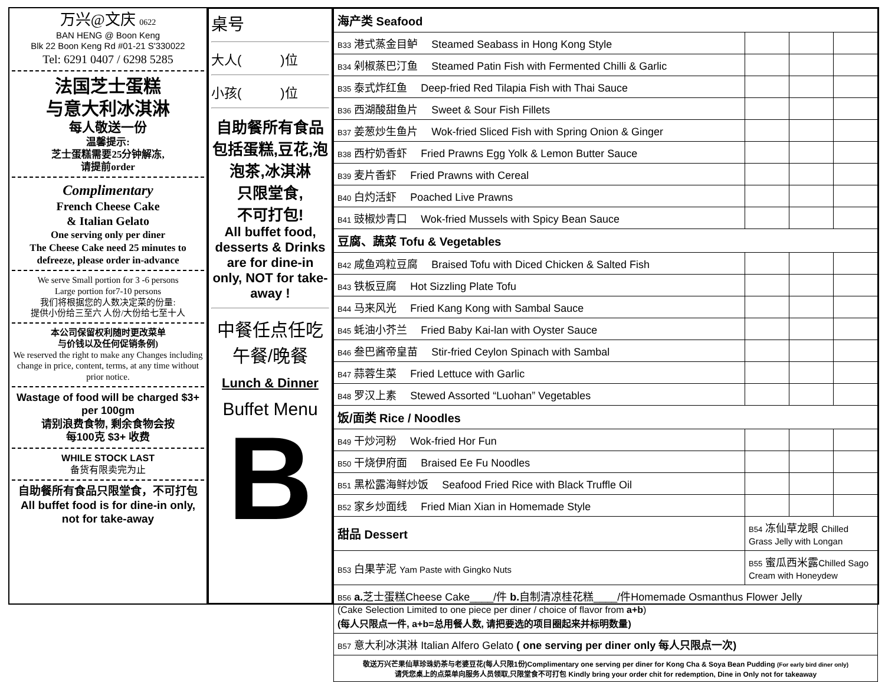万兴@文庆 0622
BAN HENG @ Boon Keng
Blk 22 Boon Keng Rd #01-21 S'330022
Tel: 6291 0407 / 6298 5285
法国芝士蛋糕
与意大利冰淇淋
每人敬送一份
温馨提示:
芝士蛋糕需要25分钟解冻,
请提前order
Complimentary
French Cheese Cake
& Italian Gelato
One serving only per diner
The Cheese Cake need 25 minutes to defreeze, please order in-advance
We serve Small portion for 3 -6 persons
Large portion for7-10 persons
我们将根据您的人数决定菜的份量:
提供小份给三至六 人份/大份给七至十人
本公司保留权利随时更改菜单
与价钱以及任何促销条例)
We reserved the right to make any Changes including change in price, content, terms, at any time without prior notice.
Wastage of food will be charged $3+ per 100gm
请别浪费食物, 剩余食物会按
每100克 $3+ 收费
WHILE STOCK LAST
备货有限卖完为止
自助餐所有食品只限堂食，不可打包
All buffet food is for dine-in only, not for take-away
桌号
大人(　　　)位
小孩(　　　)位
自助餐所有食品包括蛋糕,豆花,泡泡茶,冰淇淋
只限堂食,
不可打包!
All buffet food, desserts & Drinks are for dine-in only, NOT for take-away !
中餐任点任吃
午餐/晚餐
Lunch & Dinner
Buffet Menu
B
| 海产类 Seafood | | | |
| B33 港式蒸金目鲈 Steamed Seabass in Hong Kong Style | | | |
| B34 剁椒蒸巴汀鱼 Steamed Patin Fish with Fermented Chilli & Garlic | | | |
| B35 泰式炸红鱼 Deep-fried Red Tilapia Fish with Thai Sauce | | | |
| B36 西湖酸甜鱼片 Sweet & Sour Fish Fillets | | | |
| B37 姜葱炒生鱼片 Wok-fried Sliced Fish with Spring Onion & Ginger | | | |
| B38 西柠奶香虾 Fried Prawns Egg Yolk & Lemon Butter Sauce | | | |
| B39 麦片香虾 Fried Prawns with Cereal | | | |
| B40 白灼活虾 Poached Live Prawns | | | |
| B41 豉椒炒青口 Wok-fried Mussels with Spicy Bean Sauce | | | |
| 豆腐、蔬菜 Tofu & Vegetables | | | |
| B42 咸鱼鸡粒豆腐 Braised Tofu with Diced Chicken & Salted Fish | | | |
| B43 铁板豆腐 Hot Sizzling Plate Tofu | | | |
| B44 马来风光 Fried Kang Kong with Sambal Sauce | | | |
| B45 蚝油小芥兰 Fried Baby Kai-lan with Oyster Sauce | | | |
| B46 叁巴酱帝皇苗 Stir-fried Ceylon Spinach with Sambal | | | |
| B47 蒜蓉生菜 Fried Lettuce with Garlic | | | |
| B48 罗汉上素 Stewed Assorted “Luohan” Vegetables | | | |
| 饭/面类 Rice / Noodles | | | |
| B49 干炒河粉 Wok-fried Hor Fun | | | |
| B50 干烧伊府面 Braised Ee Fu Noodles | | | |
| B51 黑松露海鲜炒饭 Seafood Fried Rice with Black Truffle Oil | | | |
| B52 家乡炒面线 Fried Mian Xian in Homemade Style | | | |
| 甜品 Dessert | B54 冻仙草龙眼 Chilled Grass Jelly with Longan | | |
| B53 白果芋泥 Yam Paste with Gingko Nuts | B55 蜜瓜西米露 Chilled Sago Cream with Honeydew | | |
| B56 a. 芝士蛋糕Cheese Cake____/件 b. 自制清凉桂花糕____/件Homemade Osmanthus Flower Jelly (Cake Selection Limited to one piece per diner / choice of flavor from a+b ) (每人只限点一件, a+b=总用餐人数, 请把要选的项目圈起来并标明数量) | | | |
| B57 意大利冰淇淋 Italian Alfero Gelato ( one serving per diner only 每人只限点一次) | | | |
| 敬送万兴芒果仙草珍珠奶茶与老婆豆花(每人只限1份)Complimentary one serving per diner for Kong Cha & Soya Bean Pudding (For early bird diner only) 请凭您桌上的点菜单向服务人员领取,只限堂食不可打包 Kindly bring your order chit for redemption, Dine in Only not for takeaway | | | |